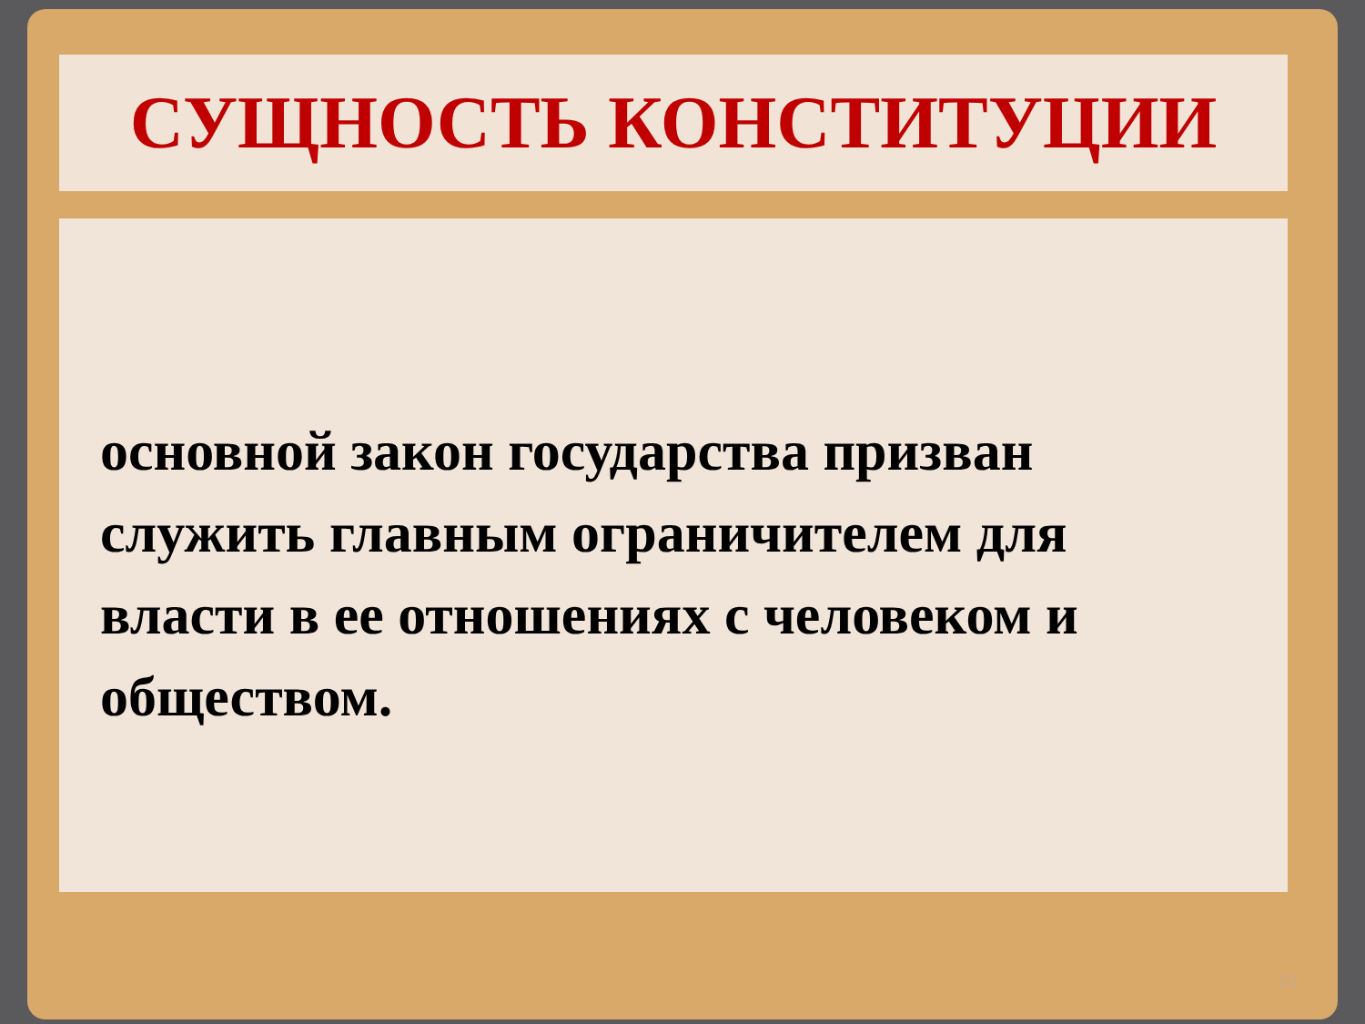СУЩНОСТЬ КОНСТИТУЦИИ
основной закон государства призван служить главным ограничителем для власти в ее отношениях с человеком и обществом.
10